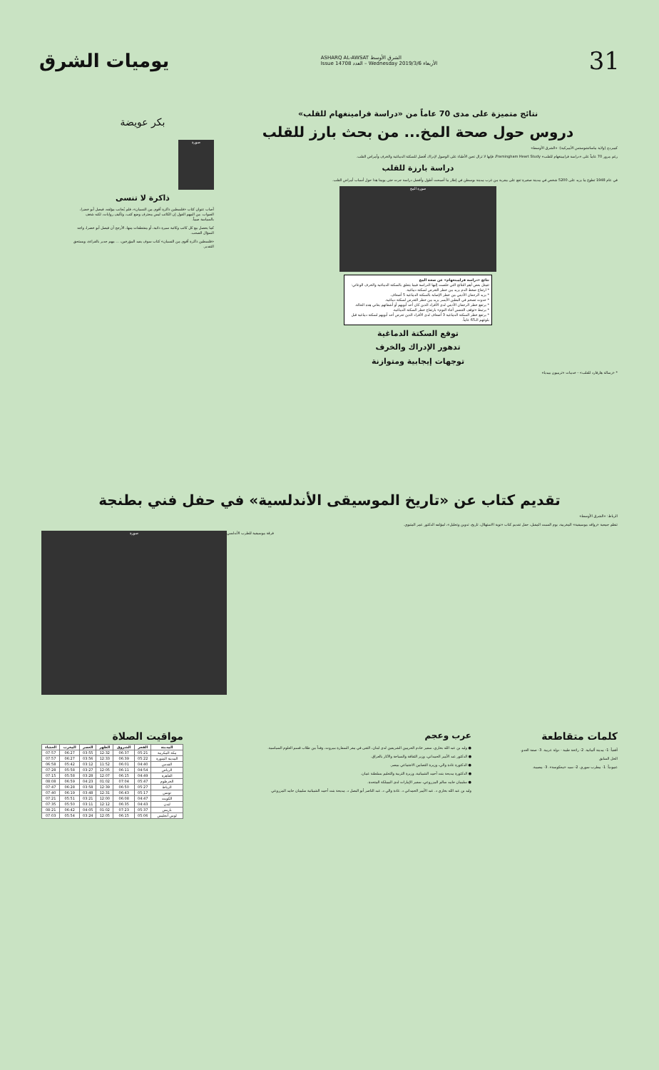يوميات الشرق
ASHARQ AL-AWSAT الشرق الأوسط
Issue 14708 العدد – Wednesday 2019/3/6 الأربعاء
31
نتائج متميزة على مدى 70 عاماً من «دراسة فرامينغهام للقلب»
دروس حول صحة المخ... من بحث بارز للقلب
كمبردج (ولاية ماساتشوستس الأميركية): «الشرق الأوسط»
رغم مرور 70 عاماً على «دراسة فرامينغهام للقلب» Framingham Heart Study، فإنها لا تزال تعين الأطباء على الوصول لإدراك أفضل للسكتة الدماغية والخرف وأمراض القلب.
دراسة بارزة للقلب
في عام 1948 تطوع ما يزيد على 5200 شخص في مدينة صغيرة تقع على مقربة من غرب مدينة بوسطن في إطار ما أصبحت أطول وأفضل دراسة جرت حتى يومنا هذا حول أسباب أمراض القلب.
صورة المخ
نتائج «دراسة فرامينغهام» عن صحة المخ
تتمثل بعض أهم النتائج التي خلصت إليها الدراسة فيما يتعلق بالسكتة الدماغية والخرف الوعائي:
* ارتفاع ضغط الدم يزيد من خطر التعرض لسكتة دماغية.
* يزيد الرجفان الأذيني من خطر الإصابة بالسكتة الدماغية 5 أضعاف.
* حدوث تضخم في البطين الأيسر يزيد من خطر التعرض لسكتة دماغية.
* يرتفع خطر الرجفان الأذيني لدى الأفراد الذين كان أحد أبويهم أو أشقائهم يعاني هذه الحالة.
* يرتبط «توقف التنفس أثناء النوم» بارتفاع خطر السكتة الدماغية.
* يرتفع خطر السكتة الدماغية 3 أضعاف لدى الأفراد الذين تعرض أحد أبويهم لسكتة دماغية قبل بلوغهم الـ65 عاماً.
توقع السكتة الدماغية
تدهور الإدراك والخرف
توجهات إيجابية ومتوازنة
* «رسالة هارفارد للقلب» - خدمات «تريبيون ميديا»
بكر عويضة
صورة
ذاكرة لا تنسى
أصاب عنوان كتاب «فلسطين ذاكرة أقوى من النسيان»، فلم يُجانب مؤلفه، فيصل أبو خضرا، الصواب. من المهم القول إن الكاتب ليس محترف وضع كتب، وتأليف روايات، لكنه شغف بالسياسة صبياً.
كما يحصل مع كل كاتب وكاتبة سيرة ذاتية، أو مقتطفات منها، الأرجح أن فيصل أبو خضرا، واجه السؤال الصعب.
«فلسطين ذاكرة أقوى من النسيان» كتاب سوف يفيد المؤرخين، ... مهم جدير بالقراءة، ويستحق التقدير.
تقديم كتاب عن «تاريخ الموسيقى الأندلسية» في حفل فني بطنجة
الرباط: «الشرق الأوسط»
تنظم جمعية «روافد موسيقية» المغربية، يوم السبت المقبل، حفل تقديم كتاب «نوبة الاستهلال، تاريخ، تدوين وتحليل»، لمؤلفه الدكتور عمر المتيوي.
صورة
فرقة موسيقية للطرب الأندلسي
كلمات متقاطعة
أفقياً: 1- مدينة ألمانية. 2- رائحة طيبة - دولة عربية. 3- صفة العدو.
الحل السابق
عمودياً: 1- مطرب سوري. 2- سيد «معكوسة». 3- مصيبة.
عرب وعجم
● وليد بن عبد الله بخاري، سفير خادم الحرمين الشريفين لدى لبنان، التقى في مقر السفارة ببيروت، وفداً من طلاب قسم العلوم السياسية.
● الدكتور عبد الأمير الحمداني، وزير الثقافة والسياحة والآثار بالعراق.
● الدكتورة غادة والي، وزيرة التضامن الاجتماعي بمصر.
● الدكتورة مديحة بنت أحمد الشيبانية، وزيرة التربية والتعليم بسلطنة عمان.
● سليمان حامد سالم المزروعي، سفير الإمارات لدى المملكة المتحدة.
وليد بن عبد الله بخاري د. عبد الأمير الحمداني د. غادة والي د. عبد الناصر أبو البصل د. مديحة بنت أحمد الشيبانية سليمان حامد المزروعي
مواقيت الصلاة
| المدينة | الفجر | الشروق | الظهر | العصر | المغرب | العشاء |
| --- | --- | --- | --- | --- | --- | --- |
| مكة المكرمة | 05:21 | 06:37 | 12:32 | 03:55 | 06:27 | 07:57 |
| المدينة المنورة | 05:22 | 06:39 | 12:33 | 03:56 | 06:27 | 07:57 |
| القدس | 04:40 | 06:01 | 11:52 | 03:12 | 05:42 | 06:58 |
| الرياض | 04:54 | 06:11 | 12:05 | 03:27 | 05:58 | 07:28 |
| القاهرة | 04:49 | 06:15 | 12:07 | 03:28 | 05:58 | 07:15 |
| الخرطوم | 05:47 | 07:04 | 01:02 | 04:23 | 06:59 | 08:08 |
| الرباط | 05:27 | 06:50 | 12:39 | 03:58 | 06:28 | 07:47 |
| تونس | 05:17 | 06:43 | 12:31 | 03:48 | 06:19 | 07:40 |
| الكويت | 04:47 | 06:08 | 12:00 | 03:21 | 05:51 | 07:21 |
| لندن | 04:43 | 06:35 | 12:12 | 03:11 | 05:50 | 07:35 |
| باريس | 05:37 | 07:23 | 01:02 | 04:05 | 06:42 | 08:21 |
| لوس أنجليس | 05:06 | 06:15 | 12:05 | 03:24 | 05:54 | 07:03 |